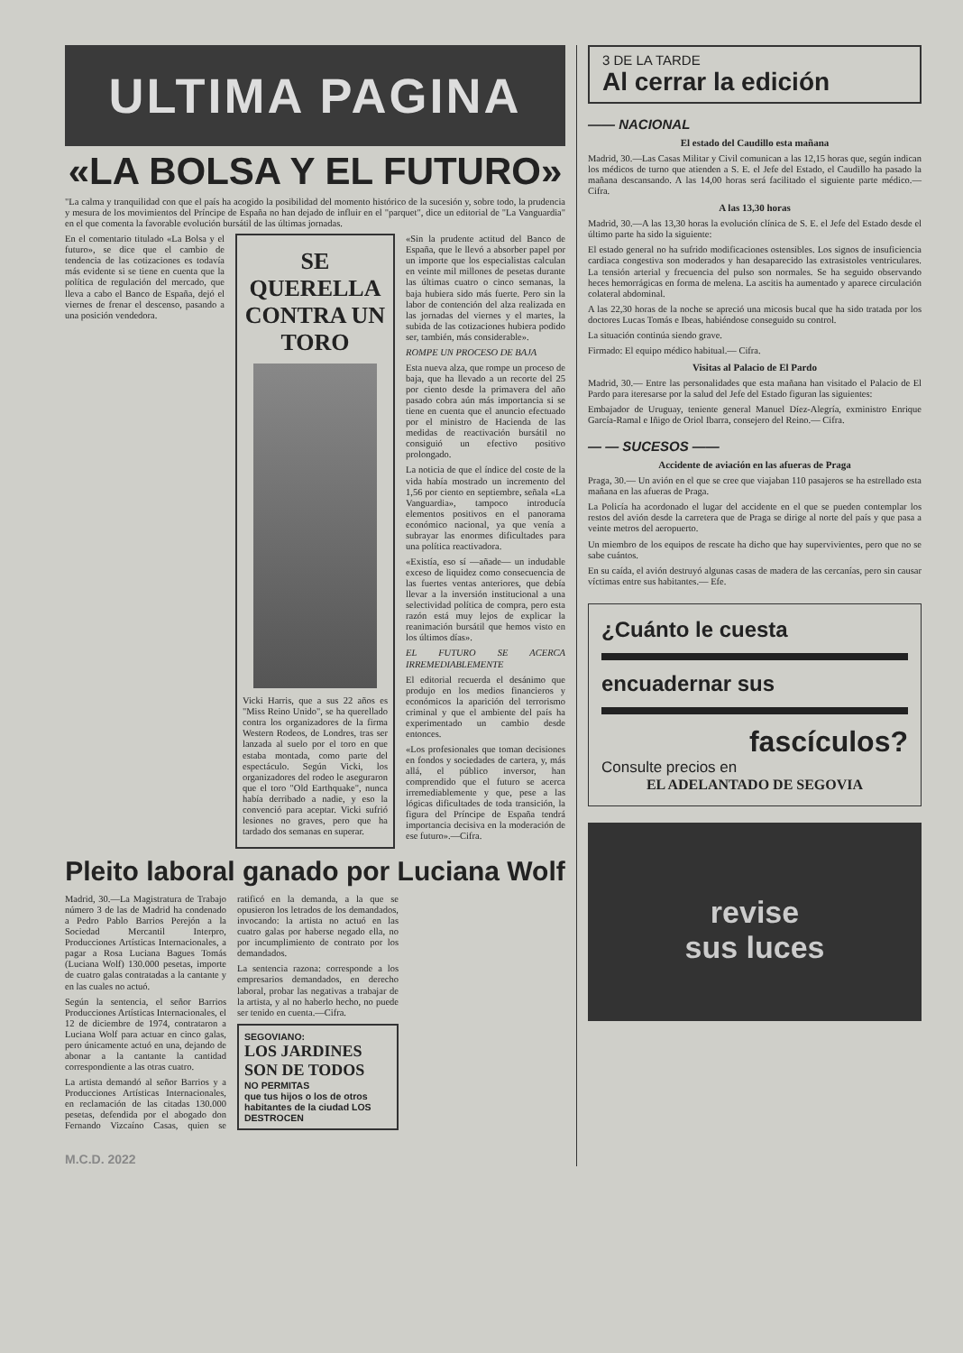ULTIMA PAGINA
«LA BOLSA Y EL FUTURO»
"La calma y tranquilidad con que el país ha acogido la posibilidad del momento histórico de la sucesión y, sobre todo, la prudencia y mesura de los movimientos del Príncipe de España no han dejado de influir en el "parquet", dice un editorial de "La Vanguardia" en el que comenta la favorable evolución bursátil de las últimas jornadas.
En el comentario titulado «La Bolsa y el futuro», se dice que el cambio de tendencia de las cotizaciones es todavía más evidente si se tiene en cuenta que la política de regulación del mercado, que lleva a cabo el Banco de España, dejó el viernes de frenar el descenso, pasando a una posición vendedora.
SE QUERELLA CONTRA UN TORO
Vicki Harris, que a sus 22 años es "Miss Reino Unido", se ha querellado contra los organizadores de la firma Western Rodeos, de Londres, tras ser lanzada al suelo por el toro en que estaba montada, como parte del espectáculo. Según Vicki, los organizadores del rodeo le aseguraron que el toro "Old Earthquake", nunca había derribado a nadie, y eso la convenció para aceptar. Vicki sufrió lesiones no graves, pero que ha tardado dos semanas en superar.
«Sin la prudente actitud del Banco de España, que le llevó a absorber papel por un importe que los especialistas calculan en veinte mil millones de pesetas durante las últimas cuatro o cinco semanas, la baja hubiera sido más fuerte. Pero sin la labor de contención del alza realizada en las jornadas del viernes y el martes, la subida de las cotizaciones hubiera podido ser, también, más considerable».
ROMPE UN PROCESO DE BAJA
Esta nueva alza, que rompe un proceso de baja, que ha llevado a un recorte del 25 por ciento desde la primavera del año pasado cobra aún más importancia si se tiene en cuenta que el anuncio efectuado por el ministro de Hacienda de las medidas de reactivación bursátil no consiguió un efectivo positivo prolongado.
La noticia de que el índice del coste de la vida había mostrado un incremento del 1,56 por ciento en septiembre, señala «La Vanguardia», tampoco introducía elementos positivos en el panorama económico nacional, ya que venía a subrayar las enormes dificultades para una política reactivadora.
«Existía, eso sí —añade— un indudable exceso de liquidez como consecuencia de las fuertes ventas anteriores, que debía llevar a la inversión institucional a una selectividad política de compra, pero esta razón está muy lejos de explicar la reanimación bursátil que hemos visto en los últimos días».
EL FUTURO SE ACERCA IRREMEDIABLEMENTE
El editorial recuerda el desánimo que produjo en los medios financieros y económicos la aparición del terrorismo criminal y que el ambiente del país ha experimentado un cambio desde entonces.
«Los profesionales que toman decisiones en fondos y sociedades de cartera, y, más allá, el público inversor, han comprendido que el futuro se acerca irremediablemente y que, pese a las lógicas dificultades de toda transición, la figura del Príncipe de España tendrá importancia decisiva en la moderación de ese futuro».—Cifra.
Pleito laboral ganado por Luciana Wolf
Madrid, 30.—La Magistratura de Trabajo número 3 de las de Madrid ha condenado a Pedro Pablo Barrios Perejón a la Sociedad Mercantil Interpro, Producciones Artísticas Internacionales, a pagar a Rosa Luciana Bagues Tomás (Luciana Wolf) 130.000 pesetas, importe de cuatro galas contratadas a la cantante y en las cuales no actuó.
Según la sentencia, el señor Barrios Producciones Artísticas Internacionales, el 12 de diciembre de 1974, contrataron a Luciana Wolf para actuar en cinco galas, pero únicamente actuó en una, dejando de abonar a la cantante la cantidad correspondiente a las otras cuatro.
La artista demandó al señor Barrios y a Producciones Artísticas Internacionales, en reclamación de las citadas 130.000 pesetas, defendida por el abogado don Fernando Vizcaíno Casas, quien se ratificó en la demanda, a la que se opusieron los letrados de los demandados, invocando: la artista no actuó en las cuatro galas por haberse negado ella, no por incumplimiento de contrato por los demandados.
La sentencia razona: corresponde a los empresarios demandados, en derecho laboral, probar las negativas a trabajar de la artista, y al no haberlo hecho, no puede ser tenido en cuenta.—Cifra.
SEGOVIANO:
LOS JARDINES SON DE TODOS
NO PERMITAS
que tus hijos o los de otros habitantes de la ciudad LOS DESTROCEN
M.C.D. 2022
3 DE LA TARDE
Al cerrar la edición
—— NACIONAL
El estado del Caudillo esta mañana
Madrid, 30.—Las Casas Militar y Civil comunican a las 12,15 horas que, según indican los médicos de turno que atienden a S. E. el Jefe del Estado, el Caudillo ha pasado la mañana descansando. A las 14,00 horas será facilitado el siguiente parte médico.—Cifra.
A las 13,30 horas
Madrid, 30.—A las 13,30 horas la evolución clínica de S. E. el Jefe del Estado desde el último parte ha sido la siguiente:
El estado general no ha sufrido modificaciones ostensibles. Los signos de insuficiencia cardiaca congestiva son moderados y han desaparecido las extrasistoles ventriculares. La tensión arterial y frecuencia del pulso son normales. Se ha seguido observando heces hemorrágicas en forma de melena. La ascitis ha aumentado y aparece circulación colateral abdominal.
A las 22,30 horas de la noche se apreció una micosis bucal que ha sido tratada por los doctores Lucas Tomás e Ibeas, habiéndose conseguido su control.
La situación continúa siendo grave.
Firmado: El equipo médico habitual.— Cifra.
Visitas al Palacio de El Pardo
Madrid, 30.— Entre las personalidades que esta mañana han visitado el Palacio de El Pardo para iteresarse por la salud del Jefe del Estado figuran las siguientes:
Embajador de Uruguay, teniente general Manuel Díez-Alegría, exministro Enrique García-Ramal e Iñigo de Oriol Ibarra, consejero del Reino.— Cifra.
— — SUCESOS ——
Accidente de aviación en las afueras de Praga
Praga, 30.— Un avión en el que se cree que viajaban 110 pasajeros se ha estrellado esta mañana en las afueras de Praga.
La Policía ha acordonado el lugar del accidente en el que se pueden contemplar los restos del avión desde la carretera que de Praga se dirige al norte del país y que pasa a veinte metros del aeropuerto.
Un miembro de los equipos de rescate ha dicho que hay supervivientes, pero que no se sabe cuántos.
En su caída, el avión destruyó algunas casas de madera de las cercanías, pero sin causar víctimas entre sus habitantes.— Efe.
¿Cuánto le cuesta
encuadernar sus
fascículos?
Consulte precios en
EL ADELANTADO DE SEGOVIA
revise
sus luces